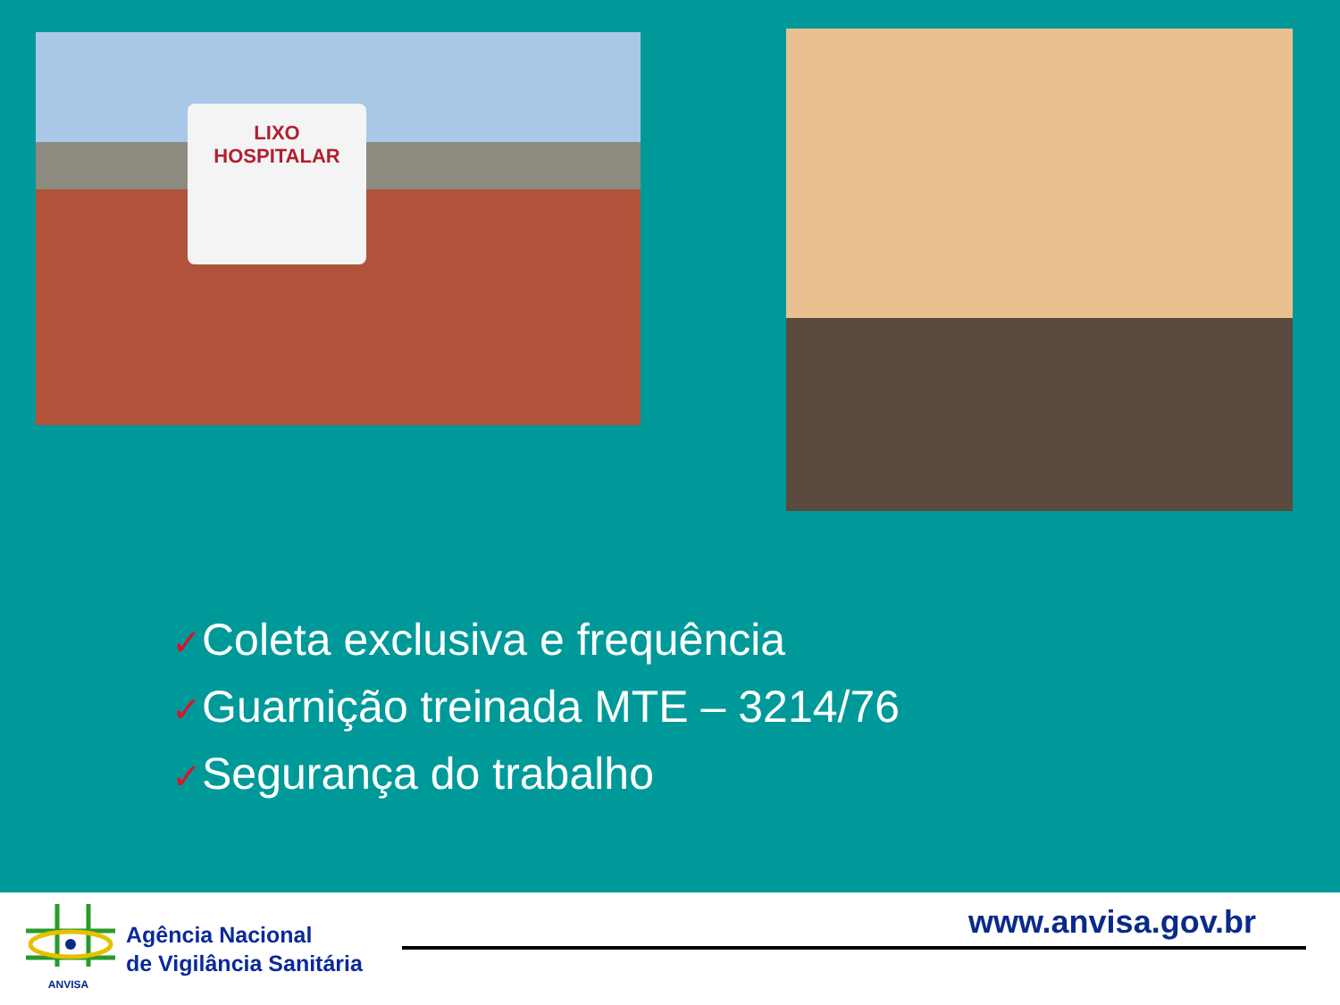LIXO
HOSPITALAR
✓Coleta exclusiva e frequência
✓Guarnição treinada MTE – 3214/76
✓Segurança do trabalho
ANVISA
Agência Nacional
de Vigilância Sanitária
www.anvisa.gov.br